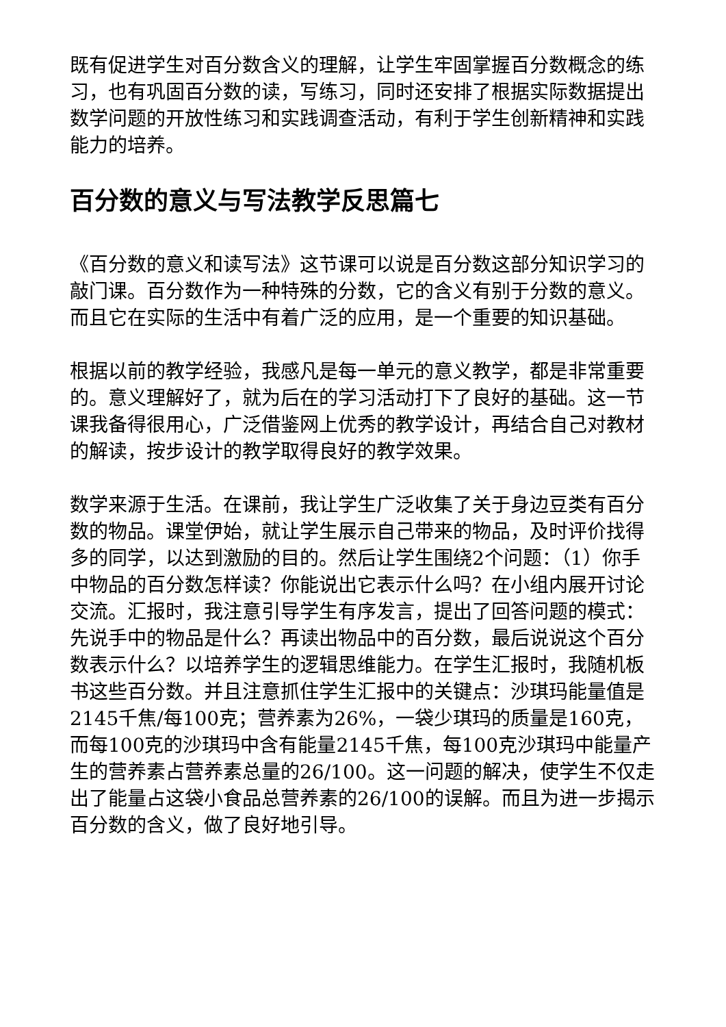既有促进学生对百分数含义的理解，让学生牢固掌握百分数概念的练习，也有巩固百分数的读，写练习，同时还安排了根据实际数据提出数学问题的开放性练习和实践调查活动，有利于学生创新精神和实践能力的培养。
百分数的意义与写法教学反思篇七
《百分数的意义和读写法》这节课可以说是百分数这部分知识学习的敲门课。百分数作为一种特殊的分数，它的含义有别于分数的意义。而且它在实际的生活中有着广泛的应用，是一个重要的知识基础。
根据以前的教学经验，我感凡是每一单元的意义教学，都是非常重要的。意义理解好了，就为后在的学习活动打下了良好的基础。这一节课我备得很用心，广泛借鉴网上优秀的教学设计，再结合自己对教材的解读，按步设计的教学取得良好的教学效果。
数学来源于生活。在课前，我让学生广泛收集了关于身边豆类有百分数的物品。课堂伊始，就让学生展示自己带来的物品，及时评价找得多的同学，以达到激励的目的。然后让学生围绕2个问题：（1）你手中物品的百分数怎样读？你能说出它表示什么吗？在小组内展开讨论交流。汇报时，我注意引导学生有序发言，提出了回答问题的模式：先说手中的物品是什么？再读出物品中的百分数，最后说说这个百分数表示什么？以培养学生的逻辑思维能力。在学生汇报时，我随机板书这些百分数。并且注意抓住学生汇报中的关键点：沙琪玛能量值是2145千焦/每100克；营养素为26%，一袋少琪玛的质量是160克，而每100克的沙琪玛中含有能量2145千焦，每100克沙琪玛中能量产生的营养素占营养素总量的26/100。这一问题的解决，使学生不仅走出了能量占这袋小食品总营养素的26/100的误解。而且为进一步揭示百分数的含义，做了良好地引导。